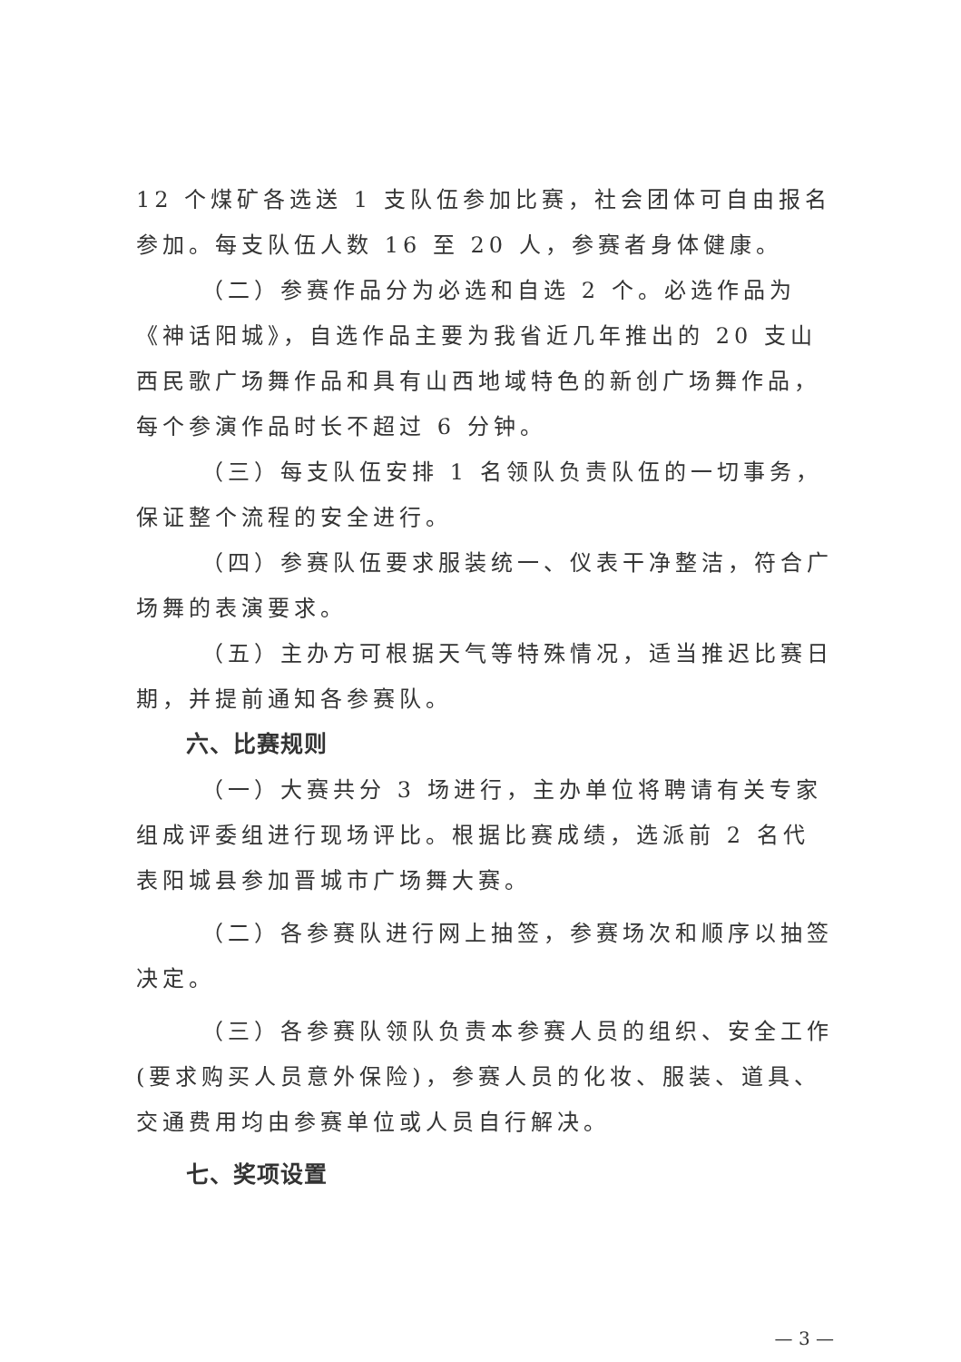12 个煤矿各选送 1 支队伍参加比赛，社会团体可自由报名参加。每支队伍人数 16 至 20 人，参赛者身体健康。
（二）参赛作品分为必选和自选 2 个。必选作品为《神话阳城》，自选作品主要为我省近几年推出的 20 支山西民歌广场舞作品和具有山西地域特色的新创广场舞作品，每个参演作品时长不超过 6 分钟。
（三）每支队伍安排 1 名领队负责队伍的一切事务，保证整个流程的安全进行。
（四）参赛队伍要求服装统一、仪表干净整洁，符合广场舞的表演要求。
（五）主办方可根据天气等特殊情况，适当推迟比赛日期，并提前通知各参赛队。
六、比赛规则
（一）大赛共分 3 场进行，主办单位将聘请有关专家组成评委组进行现场评比。根据比赛成绩，选派前 2 名代表阳城县参加晋城市广场舞大赛。
（二）各参赛队进行网上抽签，参赛场次和顺序以抽签决定。
（三）各参赛队领队负责本参赛人员的组织、安全工作(要求购买人员意外保险)，参赛人员的化妆、服装、道具、交通费用均由参赛单位或人员自行解决。
七、奖项设置
— 3 —